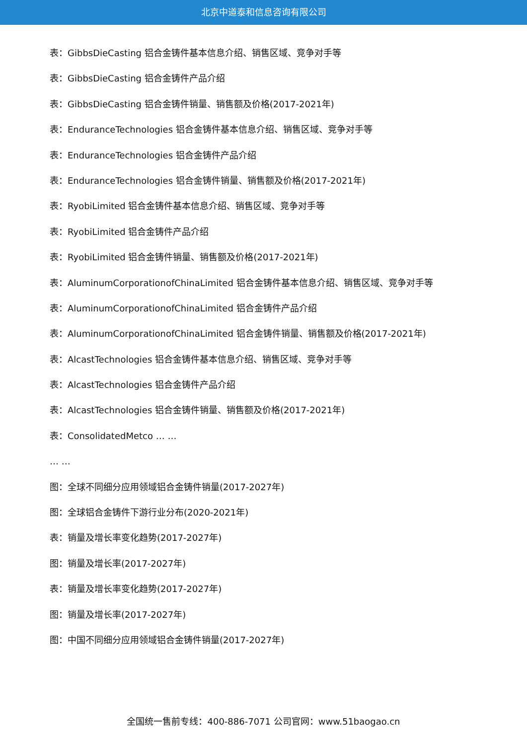北京中道泰和信息咨询有限公司
表：GibbsDieCasting 铝合金铸件基本信息介绍、销售区域、竞争对手等
表：GibbsDieCasting 铝合金铸件产品介绍
表：GibbsDieCasting 铝合金铸件销量、销售额及价格(2017-2021年)
表：EnduranceTechnologies 铝合金铸件基本信息介绍、销售区域、竞争对手等
表：EnduranceTechnologies 铝合金铸件产品介绍
表：EnduranceTechnologies 铝合金铸件销量、销售额及价格(2017-2021年)
表：RyobiLimited 铝合金铸件基本信息介绍、销售区域、竞争对手等
表：RyobiLimited 铝合金铸件产品介绍
表：RyobiLimited 铝合金铸件销量、销售额及价格(2017-2021年)
表：AluminumCorporationofChinaLimited 铝合金铸件基本信息介绍、销售区域、竞争对手等
表：AluminumCorporationofChinaLimited 铝合金铸件产品介绍
表：AluminumCorporationofChinaLimited 铝合金铸件销量、销售额及价格(2017-2021年)
表：AlcastTechnologies 铝合金铸件基本信息介绍、销售区域、竞争对手等
表：AlcastTechnologies 铝合金铸件产品介绍
表：AlcastTechnologies 铝合金铸件销量、销售额及价格(2017-2021年)
表：ConsolidatedMetco … …
… …
图：全球不同细分应用领域铝合金铸件销量(2017-2027年)
图：全球铝合金铸件下游行业分布(2020-2021年)
表：销量及增长率变化趋势(2017-2027年)
图：销量及增长率(2017-2027年)
表：销量及增长率变化趋势(2017-2027年)
图：销量及增长率(2017-2027年)
图：中国不同细分应用领域铝合金铸件销量(2017-2027年)
全国统一售前专线：400-886-7071 公司官网：www.51baogao.cn